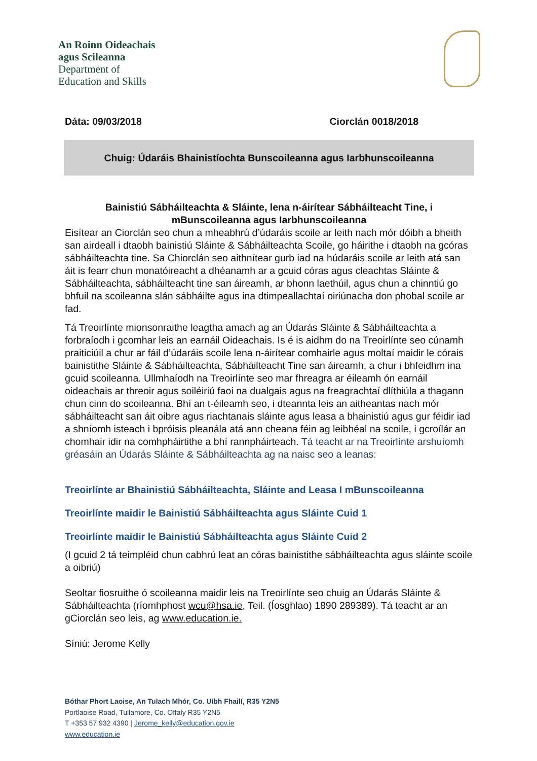An Roinn Oideachais
agus Scileanna
Department of
Education and Skills
Dáta: 09/03/2018 Ciorclán 0018/2018
Chuig: Údaráis Bhainistíochta Bunscoileanna agus Iarbhunscoileanna
Bainistiú Sábháilteachta & Sláinte, lena n-áirítear Sábháilteacht Tine, i mBunscoileanna agus Iarbhunscoileanna
Eisítear an Ciorclán seo chun a mheabhrú d’údaráis scoile ar leith nach mór dóibh a bheith san airdeall i dtaobh bainistiú Sláinte & Sábháilteachta Scoile, go háirithe i dtaobh na gcóras sábháilteachta tine. Sa Chiorclán seo aithnítear gurb iad na húdaráis scoile ar leith atá san áit is fearr chun monatóireacht a dhéanamh ar a gcuid córas agus cleachtas Sláinte & Sábháilteachta, sábháilteacht tine san áireamh, ar bhonn laethúil, agus chun a chinntiú go bhfuil na scoileanna slán sábháilte agus ina dtimpeallachtaí oiriúnacha don phobal scoile ar fad.
Tá Treoirlínte mionsonraithe leagtha amach ag an Údarás Sláinte & Sábháilteachta a forbraíodh i gcomhar leis an earnáil Oideachais. Is é is aidhm do na Treoirlínte seo cúnamh praiticiúil a chur ar fáil d’údaráis scoile lena n-áirítear comhairle agus moltaí maidir le córais bainistithe Sláinte & Sábháilteachta, Sábháilteacht Tine san áireamh, a chur i bhfeidhm ina gcuid scoileanna. Ullmhaíodh na Treoirlínte seo mar fhreagra ar éileamh ón earnáil oideachais ar threoir agus soiléiriú faoi na dualgais agus na freagrachtaí dlíthiúla a thagann chun cinn do scoileanna. Bhí an t-éileamh seo, i dteannta leis an aitheantas nach mór sábháilteacht san áit oibre agus riachtanais sláinte agus leasa a bhainistiú agus gur féidir iad a shníomh isteach i bpróisis pleanála atá ann cheana féin ag leibhéal na scoile, i gcroílár an chomhair idir na comhpháirtithe a bhí rannpháirteach. Tá teacht ar na Treoirlínte arshuíomh gréasáin an Údarás Sláinte & Sábháilteachta ag na naisc seo a leanas:
Treoirlínte ar Bhainistiú Sábháilteachta, Sláinte and Leasa I mBunscoileanna
Treoirlínte maidir le Bainistiú Sábháilteachta agus Sláinte Cuid 1
Treoirlínte maidir le Bainistiú Sábháilteachta agus Sláinte Cuid 2
(I gcuid 2 tá teimpléid chun cabhrú leat an córas bainistithe sábháilteachta agus sláinte scoile a oibriú)
Seoltar fiosruithe ó scoileanna maidir leis na Treoirlínte seo chuig an Údarás Sláinte & Sábháilteachta (ríomhphost wcu@hsa.ie, Teil. (Íosghlao) 1890 289389). Tá teacht ar an gCiorclán seo leis, ag www.education.ie.
Síniú: Jerome Kelly
Bóthar Phort Laoise, An Tulach Mhór, Co. Uíbh Fhailí, R35 Y2N5
Portlaoise Road, Tullamore, Co. Offaly R35 Y2N5
T +353 57 932 4390 | Jerome_kelly@education.gov.ie
www.education.ie